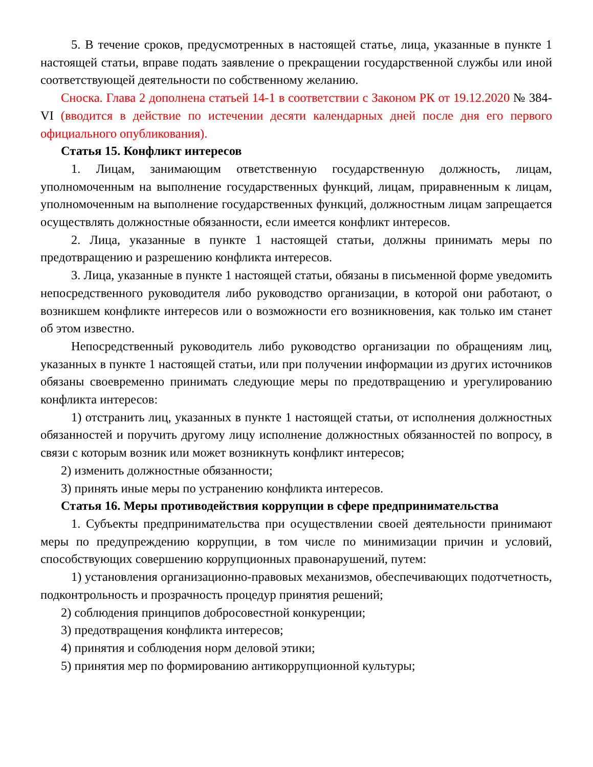5. В течение сроков, предусмотренных в настоящей статье, лица, указанные в пункте 1 настоящей статьи, вправе подать заявление о прекращении государственной службы или иной соответствующей деятельности по собственному желанию.
Сноска. Глава 2 дополнена статьей 14-1 в соответствии с Законом РК от 19.12.2020 № 384-VI (вводится в действие по истечении десяти календарных дней после дня его первого официального опубликования).
Статья 15. Конфликт интересов
1. Лицам, занимающим ответственную государственную должность, лицам, уполномоченным на выполнение государственных функций, лицам, приравненным к лицам, уполномоченным на выполнение государственных функций, должностным лицам запрещается осуществлять должностные обязанности, если имеется конфликт интересов.
2. Лица, указанные в пункте 1 настоящей статьи, должны принимать меры по предотвращению и разрешению конфликта интересов.
3. Лица, указанные в пункте 1 настоящей статьи, обязаны в письменной форме уведомить непосредственного руководителя либо руководство организации, в которой они работают, о возникшем конфликте интересов или о возможности его возникновения, как только им станет об этом известно.
Непосредственный руководитель либо руководство организации по обращениям лиц, указанных в пункте 1 настоящей статьи, или при получении информации из других источников обязаны своевременно принимать следующие меры по предотвращению и урегулированию конфликта интересов:
1) отстранить лиц, указанных в пункте 1 настоящей статьи, от исполнения должностных обязанностей и поручить другому лицу исполнение должностных обязанностей по вопросу, в связи с которым возник или может возникнуть конфликт интересов;
2) изменить должностные обязанности;
3) принять иные меры по устранению конфликта интересов.
Статья 16. Меры противодействия коррупции в сфере предпринимательства
1. Субъекты предпринимательства при осуществлении своей деятельности принимают меры по предупреждению коррупции, в том числе по минимизации причин и условий, способствующих совершению коррупционных правонарушений, путем:
1) установления организационно-правовых механизмов, обеспечивающих подотчетность, подконтрольность и прозрачность процедур принятия решений;
2) соблюдения принципов добросовестной конкуренции;
3) предотвращения конфликта интересов;
4) принятия и соблюдения норм деловой этики;
5) принятия мер по формированию антикоррупционной культуры;